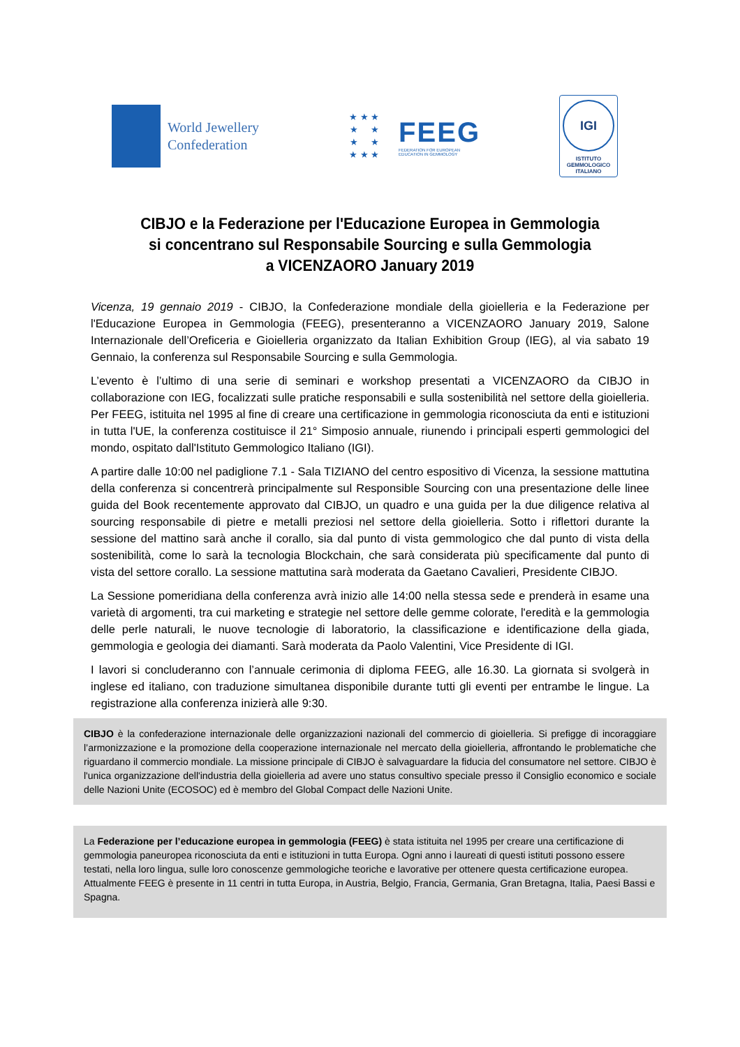World Jewellery
Confederation
★ ★ ★
★ ★
★ ★
★ ★ ★
FEEG
FEDERATION FOR EUROPEAN
EDUCATION IN GEMMOLOGY
IGI
ISTITUTO
GEMMOLOGICO
ITALIANO
CIBJO e la Federazione per l'Educazione Europea in Gemmologia
si concentrano sul Responsabile Sourcing e sulla Gemmologia
a VICENZAORO January 2019
Vicenza, 19 gennaio 2019 - CIBJO, la Confederazione mondiale della gioielleria e la Federazione per l'Educazione Europea in Gemmologia (FEEG), presenteranno a VICENZAORO January 2019, Salone Internazionale dell’Oreficeria e Gioielleria organizzato da Italian Exhibition Group (IEG), al via sabato 19 Gennaio, la conferenza sul Responsabile Sourcing e sulla Gemmologia.
L’evento è l’ultimo di una serie di seminari e workshop presentati a VICENZAORO da CIBJO in collaborazione con IEG, focalizzati sulle pratiche responsabili e sulla sostenibilità nel settore della gioielleria. Per FEEG, istituita nel 1995 al fine di creare una certificazione in gemmologia riconosciuta da enti e istituzioni in tutta l'UE, la conferenza costituisce il 21° Simposio annuale, riunendo i principali esperti gemmologici del mondo, ospitato dall'Istituto Gemmologico Italiano (IGI).
A partire dalle 10:00 nel padiglione 7.1 - Sala TIZIANO del centro espositivo di Vicenza, la sessione mattutina della conferenza si concentrerà principalmente sul Responsible Sourcing con una presentazione delle linee guida del Book recentemente approvato dal CIBJO, un quadro e una guida per la due diligence relativa al sourcing responsabile di pietre e metalli preziosi nel settore della gioielleria. Sotto i riflettori durante la sessione del mattino sarà anche il corallo, sia dal punto di vista gemmologico che dal punto di vista della sostenibilità, come lo sarà la tecnologia Blockchain, che sarà considerata più specificamente dal punto di vista del settore corallo. La sessione mattutina sarà moderata da Gaetano Cavalieri, Presidente CIBJO.
La Sessione pomeridiana della conferenza avrà inizio alle 14:00 nella stessa sede e prenderà in esame una varietà di argomenti, tra cui marketing e strategie nel settore delle gemme colorate, l'eredità e la gemmologia delle perle naturali, le nuove tecnologie di laboratorio, la classificazione e identificazione della giada, gemmologia e geologia dei diamanti. Sarà moderata da Paolo Valentini, Vice Presidente di IGI.
I lavori si concluderanno con l’annuale cerimonia di diploma FEEG, alle 16.30. La giornata si svolgerà in inglese ed italiano, con traduzione simultanea disponibile durante tutti gli eventi per entrambe le lingue. La registrazione alla conferenza inizierà alle 9:30.
CIBJO è la confederazione internazionale delle organizzazioni nazionali del commercio di gioielleria. Si prefigge di incoraggiare l’armonizzazione e la promozione della cooperazione internazionale nel mercato della gioielleria, affrontando le problematiche che riguardano il commercio mondiale. La missione principale di CIBJO è salvaguardare la fiducia del consumatore nel settore. CIBJO è l'unica organizzazione dell'industria della gioielleria ad avere uno status consultivo speciale presso il Consiglio economico e sociale delle Nazioni Unite (ECOSOC) ed è membro del Global Compact delle Nazioni Unite.
La Federazione per l’educazione europea in gemmologia (FEEG) è stata istituita nel 1995 per creare una certificazione di gemmologia paneuropea riconosciuta da enti e istituzioni in tutta Europa. Ogni anno i laureati di questi istituti possono essere testati, nella loro lingua, sulle loro conoscenze gemmologiche teoriche e lavorative per ottenere questa certificazione europea. Attualmente FEEG è presente in 11 centri in tutta Europa, in Austria, Belgio, Francia, Germania, Gran Bretagna, Italia, Paesi Bassi e Spagna.